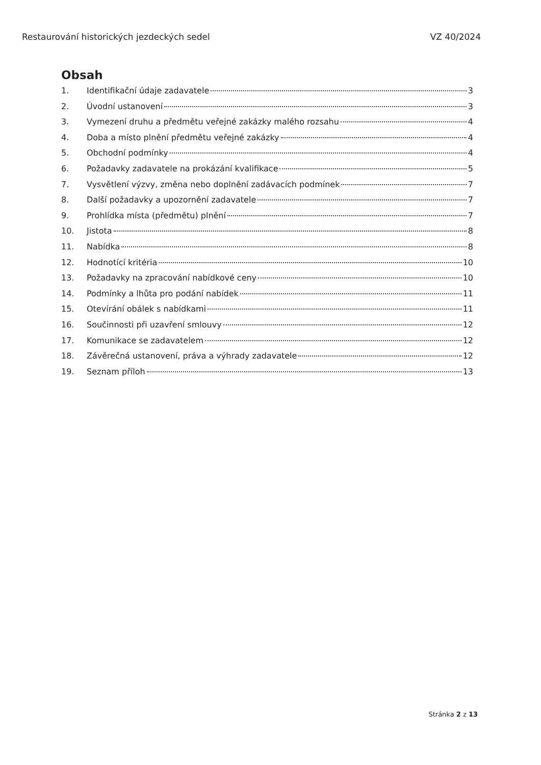Restaurování historických jezdeckých sedel VZ 40/2024
Obsah
1. Identifikační údaje zadavatele 3
2. Úvodní ustanovení 3
3. Vymezení druhu a předmětu veřejné zakázky malého rozsahu 4
4. Doba a místo plnění předmětu veřejné zakázky 4
5. Obchodní podmínky 4
6. Požadavky zadavatele na prokázání kvalifikace 5
7. Vysvětlení výzvy, změna nebo doplnění zadávacích podmínek 7
8. Další požadavky a upozornění zadavatele 7
9. Prohlídka místa (předmětu) plnění 7
10. Jistota 8
11. Nabídka 8
12. Hodnotící kritéria 10
13. Požadavky na zpracování nabídkové ceny 10
14. Podmínky a lhůta pro podání nabídek 11
15. Otevírání obálek s nabídkami 11
16. Součinnosti při uzavření smlouvy 12
17. Komunikace se zadavatelem 12
18. Závěrečná ustanovení, práva a výhrady zadavatele 12
19. Seznam příloh 13
Stránka 2 z 13